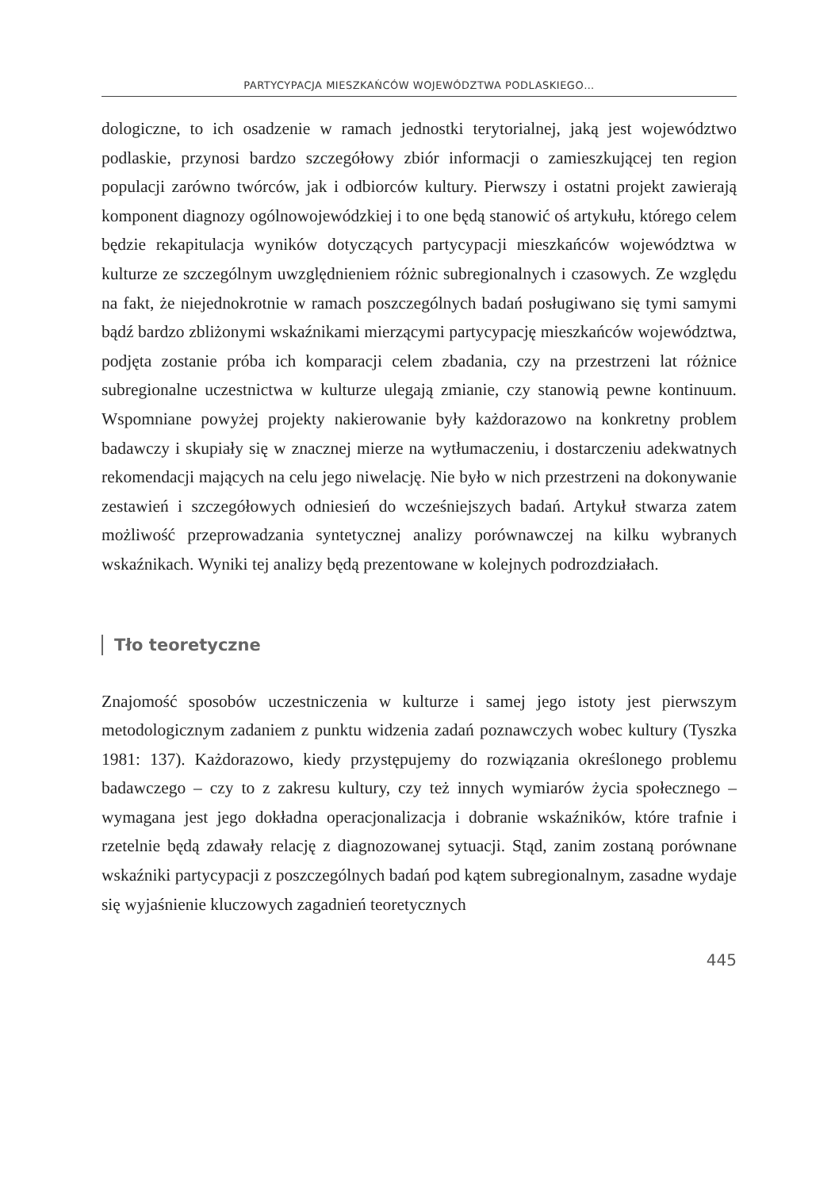PARTYCYPACJA MIESZKAŃCÓW WOJEWÓDZTWA PODLASKIEGO…
dologiczne, to ich osadzenie w ramach jednostki terytorialnej, jaką jest województwo podlaskie, przynosi bardzo szczegółowy zbiór informacji o zamieszkującej ten region populacji zarówno twórców, jak i odbiorców kultury. Pierwszy i ostatni projekt zawierają komponent diagnozy ogólnowojewódzkiej i to one będą stanowić oś artykułu, którego celem będzie rekapitulacja wyników dotyczących partycypacji mieszkańców województwa w kulturze ze szczególnym uwzględnieniem różnic subregionalnych i czasowych. Ze względu na fakt, że niejednokrotnie w ramach poszczególnych badań posługiwano się tymi samymi bądź bardzo zbliżonymi wskaźnikami mierzącymi partycypację mieszkańców województwa, podjęta zostanie próba ich komparacji celem zbadania, czy na przestrzeni lat różnice subregionalne uczestnictwa w kulturze ulegają zmianie, czy stanowią pewne kontinuum. Wspomniane powyżej projekty nakierowanie były każdorazowo na konkretny problem badawczy i skupiały się w znacznej mierze na wytłumaczeniu, i dostarczeniu adekwatnych rekomendacji mających na celu jego niwelację. Nie było w nich przestrzeni na dokonywanie zestawień i szczegółowych odniesień do wcześniejszych badań. Artykuł stwarza zatem możliwość przeprowadzania syntetycznej analizy porównawczej na kilku wybranych wskaźnikach. Wyniki tej analizy będą prezentowane w kolejnych podrozdziałach.
Tło teoretyczne
Znajomość sposobów uczestniczenia w kulturze i samej jego istoty jest pierwszym metodologicznym zadaniem z punktu widzenia zadań poznawczych wobec kultury (Tyszka 1981: 137). Każdorazowo, kiedy przystępujemy do rozwiązania określonego problemu badawczego – czy to z zakresu kultury, czy też innych wymiarów życia społecznego – wymagana jest jego dokładna operacjonalizacja i dobranie wskaźników, które trafnie i rzetelnie będą zdawały relację z diagnozowanej sytuacji. Stąd, zanim zostaną porównane wskaźniki partycypacji z poszczególnych badań pod kątem subregionalnym, zasadne wydaje się wyjaśnienie kluczowych zagadnień teoretycznych
445